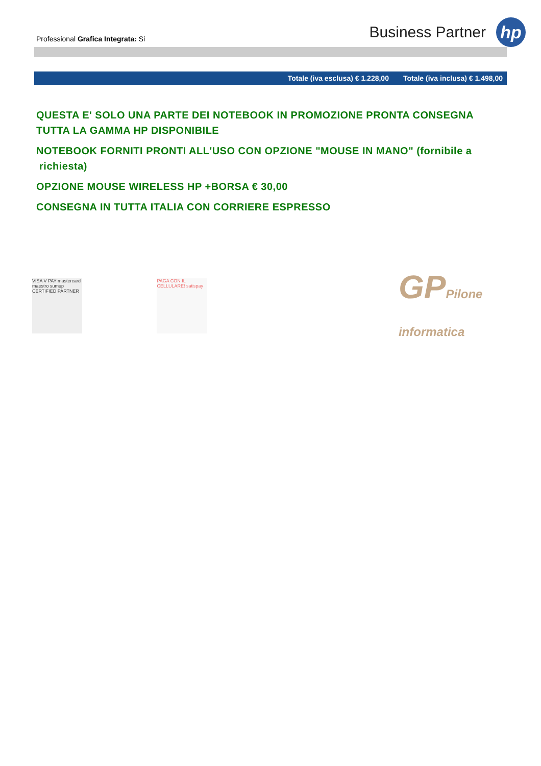Professional Grafica Integrata: Si
Business Partner
hp
Totale (iva esclusa) € 1.228,00 Totale (iva inclusa) € 1.498,00
QUESTA E' SOLO UNA PARTE DEI NOTEBOOK IN PROMOZIONE PRONTA CONSEGNA
TUTTA LA GAMMA HP DISPONIBILE
NOTEBOOK FORNITI PRONTI ALL'USO CON OPZIONE "MOUSE IN MANO" (fornibile a
richiesta)
OPZIONE MOUSE WIRELESS HP +BORSA € 30,00
CONSEGNA IN TUTTA ITALIA CON CORRIERE ESPRESSO
VISA V PAY mastercard maestro sumup CERTIFIED PARTNER
PAGA CON IL CELLULARE! satispay
GPPilone informatica